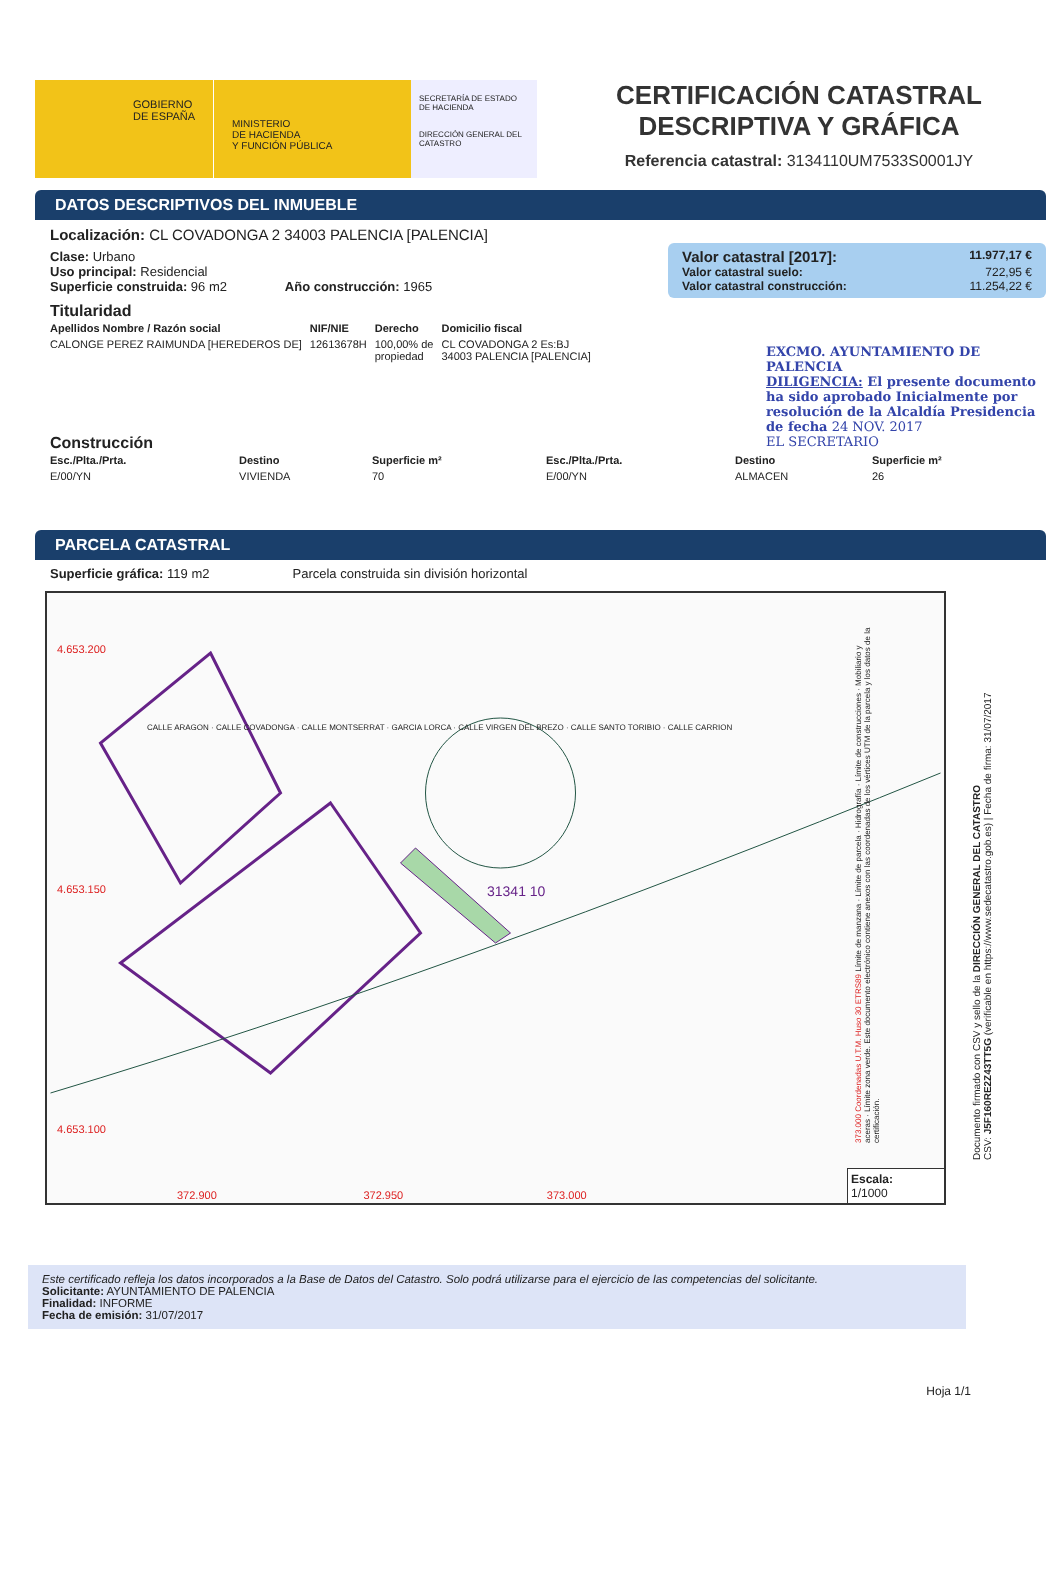GOBIERNO
DE ESPAÑA
MINISTERIO
DE HACIENDA
Y FUNCIÓN PÚBLICA
SECRETARÍA DE ESTADO DE HACIENDA
DIRECCIÓN GENERAL DEL CATASTRO
CERTIFICACIÓN CATASTRAL
DESCRIPTIVA Y GRÁFICA
Referencia catastral: 3134110UM7533S0001JY
DATOS DESCRIPTIVOS DEL INMUEBLE
Localización: CL COVADONGA 2 34003 PALENCIA [PALENCIA]
Valor catastral [2017]: 11.977,17 €
Valor catastral suelo: 722,95 €
Valor catastral construcción: 11.254,22 €
Clase: Urbano
Uso principal: Residencial
Superficie construida: 96 m2 Año construcción: 1965
Titularidad
| Apellidos Nombre / Razón social | NIF/NIE | Derecho | Domicilio fiscal |
| --- | --- | --- | --- |
| CALONGE PEREZ RAIMUNDA [HEREDEROS DE] | 12613678H | 100,00% de propiedad | CL COVADONGA 2 Es:BJ 34003 PALENCIA [PALENCIA] |
EXCMO. AYUNTAMIENTO DE PALENCIA
DILIGENCIA: El presente documento ha sido aprobado Inicialmente por resolución de la Alcaldía Presidencia de fecha 24 NOV. 2017
EL SECRETARIO
Construcción
| Esc./Plta./Prta. | Destino | Superficie m² | Esc./Plta./Prta. | Destino | Superficie m² |
| --- | --- | --- | --- | --- | --- |
| E/00/YN | VIVIENDA | 70 | E/00/YN | ALMACEN | 26 |
PARCELA CATASTRAL
Superficie gráfica: 119 m2 Parcela construida sin división horizontal
4.653.200
4.653.150
4.653.100
31341 10
372.900 372.950 373.000
Escala:
1/1000
CALLE ARAGON · CALLE COVADONGA · CALLE MONTSERRAT · GARCIA LORCA · CALLE VIRGEN DEL BREZO · CALLE SANTO TORIBIO · CALLE CARRION
373.000 Coordenadas U.T.M. Huso 30 ETRS89 Límite de manzana · Límite de parcela · Hidrografía · Límite de construcciones · Mobiliario y aceras · Límite zona verde. Este documento electrónico contiene anexos con las coordenadas de los vértices UTM de la parcela y los datos de la certificación.
Documento firmado con CSV y sello de la DIRECCIÓN GENERAL DEL CATASTRO
CSV: J5F160RE2Z43TT5G (verificable en https://www.sedecatastro.gob.es) | Fecha de firma: 31/07/2017
Este certificado refleja los datos incorporados a la Base de Datos del Catastro. Solo podrá utilizarse para el ejercicio de las competencias del solicitante.
Solicitante: AYUNTAMIENTO DE PALENCIA
Finalidad: INFORME
Fecha de emisión: 31/07/2017
Hoja 1/1